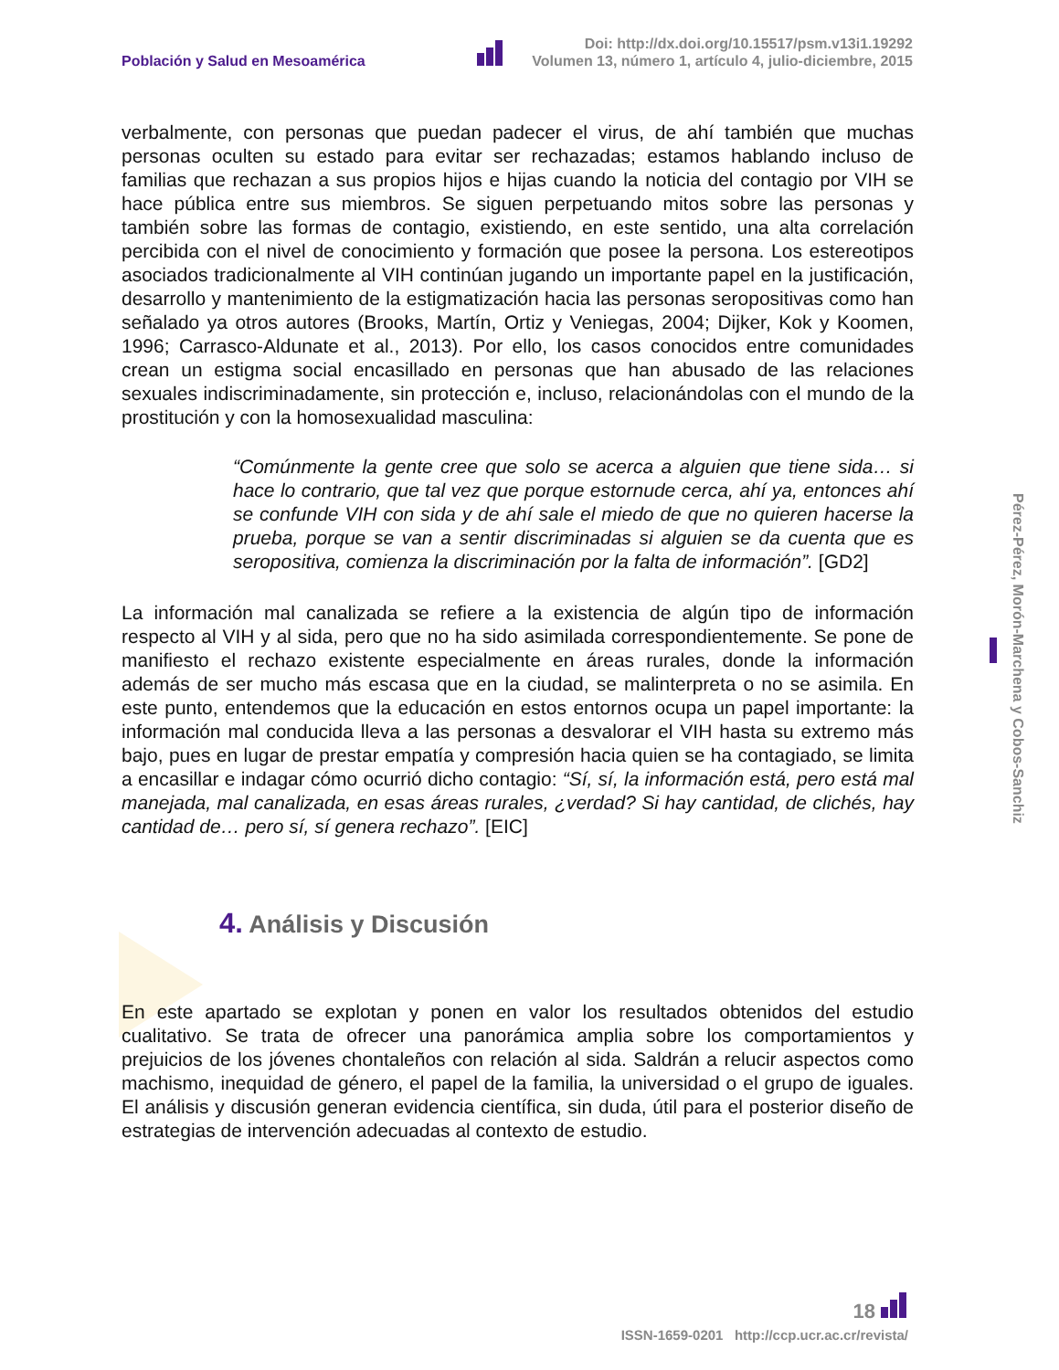Población y Salud en Mesoamérica
Doi: http://dx.doi.org/10.15517/psm.v13i1.19292
Volumen 13, número 1, artículo 4, julio-diciembre, 2015
Pérez-Pérez, Morón-Marchena y Cobos-Sanchiz
verbalmente, con personas que puedan padecer el virus, de ahí también que muchas personas oculten su estado para evitar ser rechazadas; estamos hablando incluso de familias que rechazan a sus propios hijos e hijas cuando la noticia del contagio por VIH se hace pública entre sus miembros. Se siguen perpetuando mitos sobre las personas y también sobre las formas de contagio, existiendo, en este sentido, una alta correlación percibida con el nivel de conocimiento y formación que posee la persona. Los estereotipos asociados tradicionalmente al VIH continúan jugando un importante papel en la justificación, desarrollo y mantenimiento de la estigmatización hacia las personas seropositivas como han señalado ya otros autores (Brooks, Martín, Ortiz y Veniegas, 2004; Dijker, Kok y Koomen, 1996; Carrasco-Aldunate et al., 2013). Por ello, los casos conocidos entre comunidades crean un estigma social encasillado en personas que han abusado de las relaciones sexuales indiscriminadamente, sin protección e, incluso, relacionándolas con el mundo de la prostitución y con la homosexualidad masculina:
“Comúnmente la gente cree que solo se acerca a alguien que tiene sida… si hace lo contrario, que tal vez que porque estornude cerca, ahí ya, entonces ahí se confunde VIH con sida y de ahí sale el miedo de que no quieren hacerse la prueba, porque se van a sentir discriminadas si alguien se da cuenta que es seropositiva, comienza la discriminación por la falta de información”. [GD2]
La información mal canalizada se refiere a la existencia de algún tipo de información respecto al VIH y al sida, pero que no ha sido asimilada correspondientemente. Se pone de manifiesto el rechazo existente especialmente en áreas rurales, donde la información además de ser mucho más escasa que en la ciudad, se malinterpreta o no se asimila. En este punto, entendemos que la educación en estos entornos ocupa un papel importante: la información mal conducida lleva a las personas a desvalorar el VIH hasta su extremo más bajo, pues en lugar de prestar empatía y compresión hacia quien se ha contagiado, se limita a encasillar e indagar cómo ocurrió dicho contagio: “Sí, sí, la información está, pero está mal manejada, mal canalizada, en esas áreas rurales, ¿verdad? Si hay cantidad, de clichés, hay cantidad de… pero sí, sí genera rechazo”. [EIC]
4. Análisis y Discusión
En este apartado se explotan y ponen en valor los resultados obtenidos del estudio cualitativo. Se trata de ofrecer una panorámica amplia sobre los comportamientos y prejuicios de los jóvenes chontaleños con relación al sida. Saldrán a relucir aspectos como machismo, inequidad de género, el papel de la familia, la universidad o el grupo de iguales. El análisis y discusión generan evidencia científica, sin duda, útil para el posterior diseño de estrategias de intervención adecuadas al contexto de estudio.
18
ISSN-1659-0201 http://ccp.ucr.ac.cr/revista/